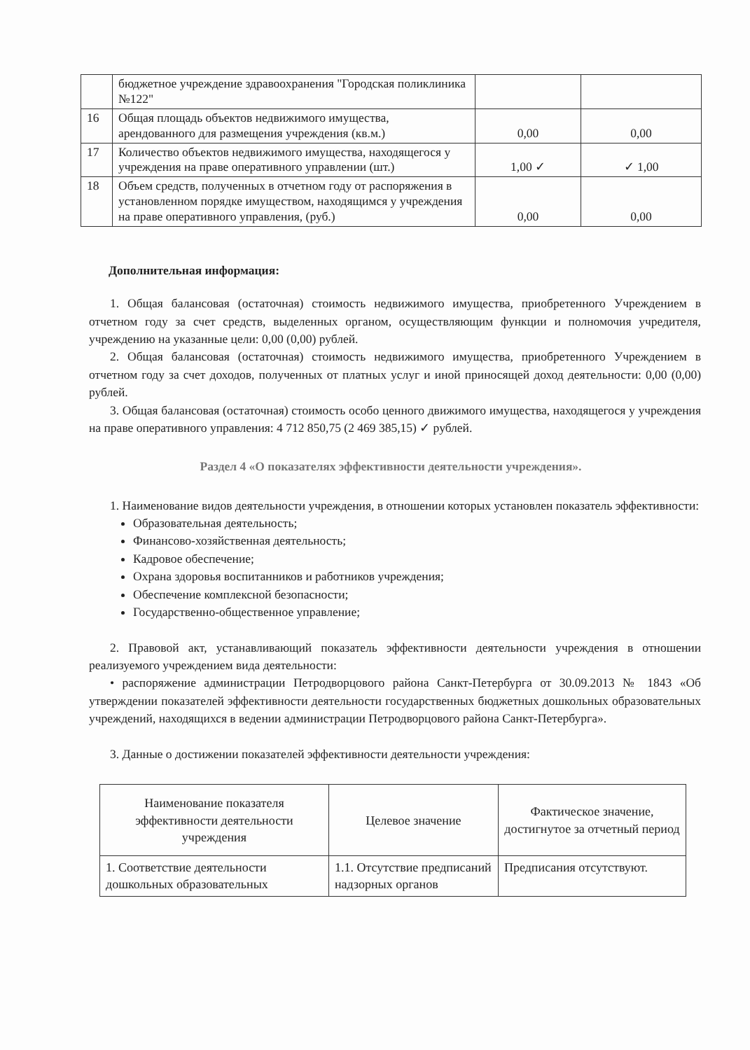| | бюджетное учреждение здравоохранения "Городская поликлиника №122" | | |
| 16 | Общая площадь объектов недвижимого имущества, арендованного для размещения учреждения (кв.м.) | 0,00 | 0,00 |
| 17 | Количество объектов недвижимого имущества, находящегося у учреждения на праве оперативного управлении (шт.) | 1,00 ✓ | ✓ 1,00 |
| 18 | Объем средств, полученных в отчетном году от распоряжения в установленном порядке имуществом, находящимся у учреждения на праве оперативного управления, (руб.) | 0,00 | 0,00 |
Дополнительная информация:
1. Общая балансовая (остаточная) стоимость недвижимого имущества, приобретенного Учреждением в отчетном году за счет средств, выделенных органом, осуществляющим функции и полномочия учредителя, учреждению на указанные цели: 0,00 (0,00) рублей.
2. Общая балансовая (остаточная) стоимость недвижимого имущества, приобретенного Учреждением в отчетном году за счет доходов, полученных от платных услуг и иной приносящей доход деятельности: 0,00 (0,00) рублей.
3. Общая балансовая (остаточная) стоимость особо ценного движимого имущества, находящегося у учреждения на праве оперативного управления: 4 712 850,75 (2 469 385,15) ✓ рублей.
Раздел 4 «О показателях эффективности деятельности учреждения».
1. Наименование видов деятельности учреждения, в отношении которых установлен показатель эффективности:
Образовательная деятельность;
Финансово-хозяйственная деятельность;
Кадровое обеспечение;
Охрана здоровья воспитанников и работников учреждения;
Обеспечение комплексной безопасности;
Государственно-общественное управление;
2. Правовой акт, устанавливающий показатель эффективности деятельности учреждения в отношении реализуемого учреждением вида деятельности:
• распоряжение администрации Петродворцового района Санкт-Петербурга от 30.09.2013 № 1843 «Об утверждении показателей эффективности деятельности государственных бюджетных дошкольных образовательных учреждений, находящихся в ведении администрации Петродворцового района Санкт-Петербурга».
3. Данные о достижении показателей эффективности деятельности учреждения:
| Наименование показателя эффективности деятельности учреждения | Целевое значение | Фактическое значение, достигнутое за отчетный период |
| --- | --- | --- |
| 1. Соответствие деятельности дошкольных образовательных | 1.1. Отсутствие предписаний надзорных органов | Предписания отсутствуют. |